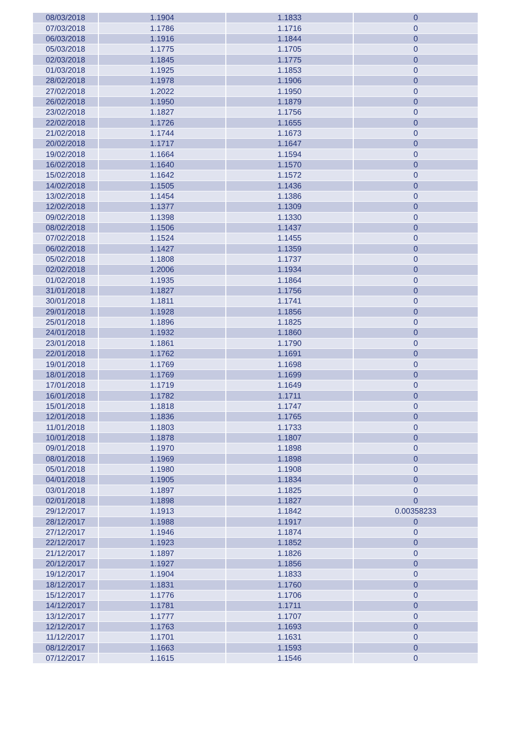| 08/03/2018 | 1.1904 | 1.1833 | 0 |
| 07/03/2018 | 1.1786 | 1.1716 | 0 |
| 06/03/2018 | 1.1916 | 1.1844 | 0 |
| 05/03/2018 | 1.1775 | 1.1705 | 0 |
| 02/03/2018 | 1.1845 | 1.1775 | 0 |
| 01/03/2018 | 1.1925 | 1.1853 | 0 |
| 28/02/2018 | 1.1978 | 1.1906 | 0 |
| 27/02/2018 | 1.2022 | 1.1950 | 0 |
| 26/02/2018 | 1.1950 | 1.1879 | 0 |
| 23/02/2018 | 1.1827 | 1.1756 | 0 |
| 22/02/2018 | 1.1726 | 1.1655 | 0 |
| 21/02/2018 | 1.1744 | 1.1673 | 0 |
| 20/02/2018 | 1.1717 | 1.1647 | 0 |
| 19/02/2018 | 1.1664 | 1.1594 | 0 |
| 16/02/2018 | 1.1640 | 1.1570 | 0 |
| 15/02/2018 | 1.1642 | 1.1572 | 0 |
| 14/02/2018 | 1.1505 | 1.1436 | 0 |
| 13/02/2018 | 1.1454 | 1.1386 | 0 |
| 12/02/2018 | 1.1377 | 1.1309 | 0 |
| 09/02/2018 | 1.1398 | 1.1330 | 0 |
| 08/02/2018 | 1.1506 | 1.1437 | 0 |
| 07/02/2018 | 1.1524 | 1.1455 | 0 |
| 06/02/2018 | 1.1427 | 1.1359 | 0 |
| 05/02/2018 | 1.1808 | 1.1737 | 0 |
| 02/02/2018 | 1.2006 | 1.1934 | 0 |
| 01/02/2018 | 1.1935 | 1.1864 | 0 |
| 31/01/2018 | 1.1827 | 1.1756 | 0 |
| 30/01/2018 | 1.1811 | 1.1741 | 0 |
| 29/01/2018 | 1.1928 | 1.1856 | 0 |
| 25/01/2018 | 1.1896 | 1.1825 | 0 |
| 24/01/2018 | 1.1932 | 1.1860 | 0 |
| 23/01/2018 | 1.1861 | 1.1790 | 0 |
| 22/01/2018 | 1.1762 | 1.1691 | 0 |
| 19/01/2018 | 1.1769 | 1.1698 | 0 |
| 18/01/2018 | 1.1769 | 1.1699 | 0 |
| 17/01/2018 | 1.1719 | 1.1649 | 0 |
| 16/01/2018 | 1.1782 | 1.1711 | 0 |
| 15/01/2018 | 1.1818 | 1.1747 | 0 |
| 12/01/2018 | 1.1836 | 1.1765 | 0 |
| 11/01/2018 | 1.1803 | 1.1733 | 0 |
| 10/01/2018 | 1.1878 | 1.1807 | 0 |
| 09/01/2018 | 1.1970 | 1.1898 | 0 |
| 08/01/2018 | 1.1969 | 1.1898 | 0 |
| 05/01/2018 | 1.1980 | 1.1908 | 0 |
| 04/01/2018 | 1.1905 | 1.1834 | 0 |
| 03/01/2018 | 1.1897 | 1.1825 | 0 |
| 02/01/2018 | 1.1898 | 1.1827 | 0 |
| 29/12/2017 | 1.1913 | 1.1842 | 0.00358233 |
| 28/12/2017 | 1.1988 | 1.1917 | 0 |
| 27/12/2017 | 1.1946 | 1.1874 | 0 |
| 22/12/2017 | 1.1923 | 1.1852 | 0 |
| 21/12/2017 | 1.1897 | 1.1826 | 0 |
| 20/12/2017 | 1.1927 | 1.1856 | 0 |
| 19/12/2017 | 1.1904 | 1.1833 | 0 |
| 18/12/2017 | 1.1831 | 1.1760 | 0 |
| 15/12/2017 | 1.1776 | 1.1706 | 0 |
| 14/12/2017 | 1.1781 | 1.1711 | 0 |
| 13/12/2017 | 1.1777 | 1.1707 | 0 |
| 12/12/2017 | 1.1763 | 1.1693 | 0 |
| 11/12/2017 | 1.1701 | 1.1631 | 0 |
| 08/12/2017 | 1.1663 | 1.1593 | 0 |
| 07/12/2017 | 1.1615 | 1.1546 | 0 |